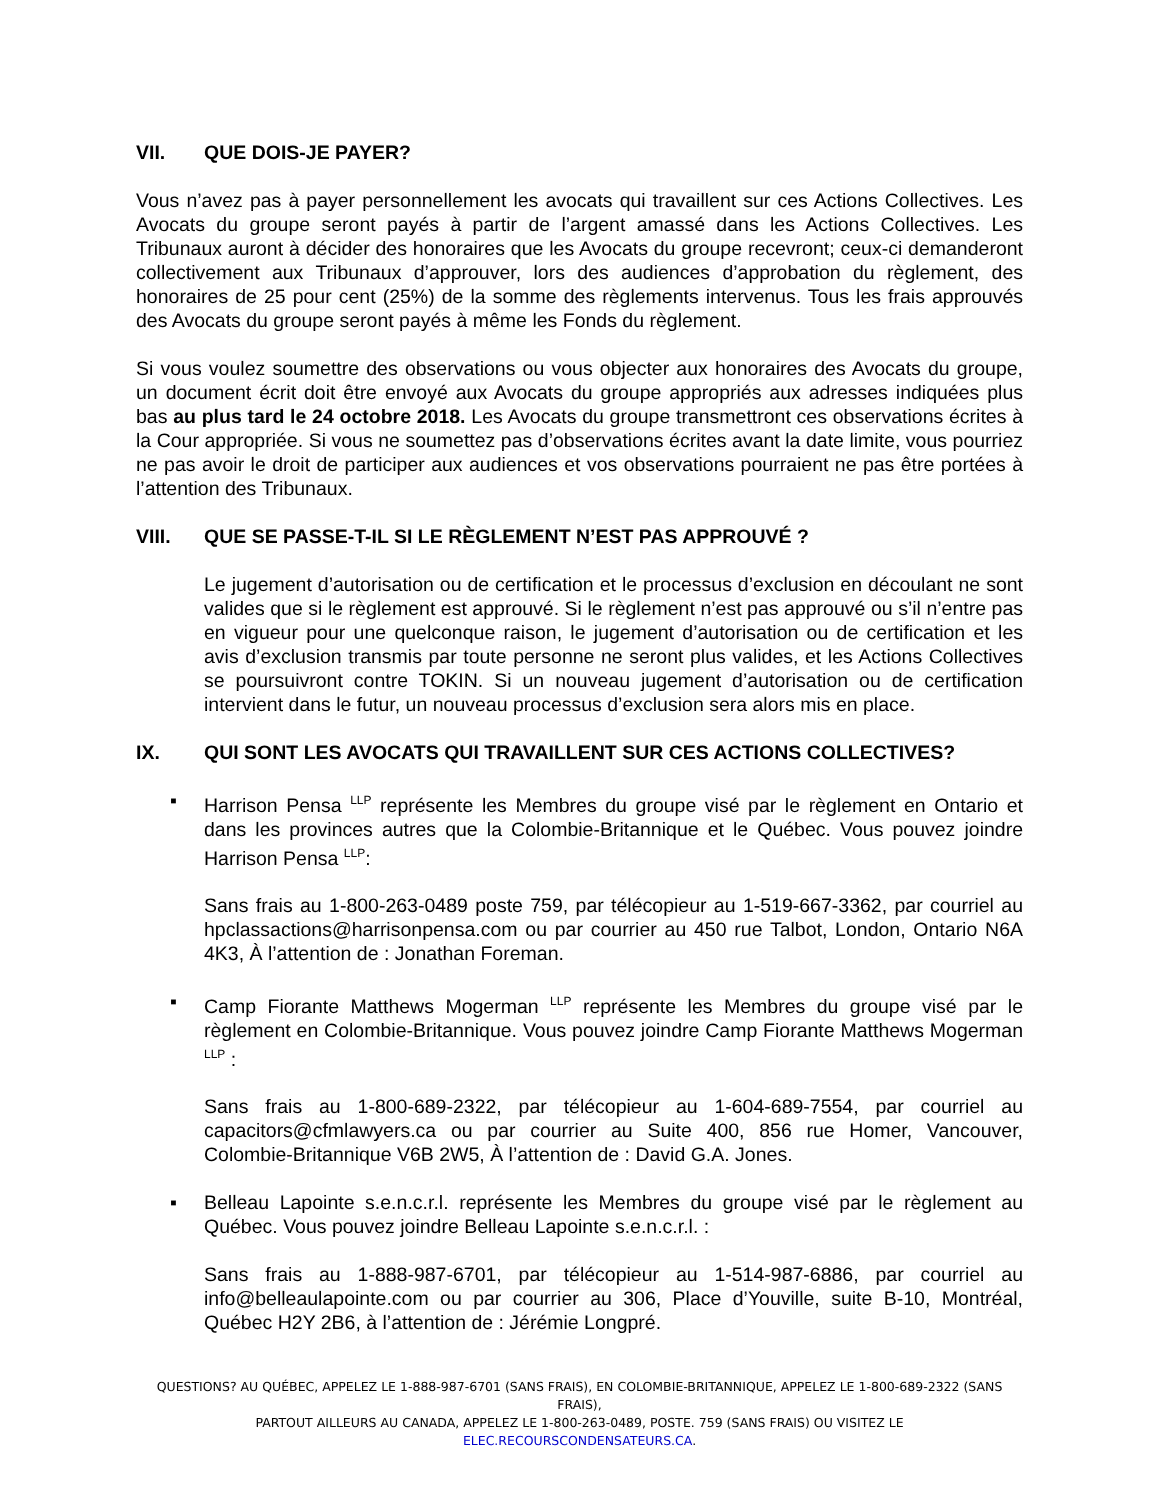VII. QUE DOIS-JE PAYER?
Vous n’avez pas à payer personnellement les avocats qui travaillent sur ces Actions Collectives. Les Avocats du groupe seront payés à partir de l’argent amassé dans les Actions Collectives. Les Tribunaux auront à décider des honoraires que les Avocats du groupe recevront; ceux-ci demanderont collectivement aux Tribunaux d’approuver, lors des audiences d’approbation du règlement, des honoraires de 25 pour cent (25%) de la somme des règlements intervenus. Tous les frais approuvés des Avocats du groupe seront payés à même les Fonds du règlement.
Si vous voulez soumettre des observations ou vous objecter aux honoraires des Avocats du groupe, un document écrit doit être envoyé aux Avocats du groupe appropriés aux adresses indiquées plus bas au plus tard le 24 octobre 2018. Les Avocats du groupe transmettront ces observations écrites à la Cour appropriée. Si vous ne soumettez pas d’observations écrites avant la date limite, vous pourriez ne pas avoir le droit de participer aux audiences et vos observations pourraient ne pas être portées à l’attention des Tribunaux.
VIII. QUE SE PASSE-T-IL SI LE RÈGLEMENT N’EST PAS APPROUVÉ ?
Le jugement d’autorisation ou de certification et le processus d’exclusion en découlant ne sont valides que si le règlement est approuvé. Si le règlement n’est pas approuvé ou s’il n’entre pas en vigueur pour une quelconque raison, le jugement d’autorisation ou de certification et les avis d’exclusion transmis par toute personne ne seront plus valides, et les Actions Collectives se poursuivront contre TOKIN. Si un nouveau jugement d’autorisation ou de certification intervient dans le futur, un nouveau processus d’exclusion sera alors mis en place.
IX. QUI SONT LES AVOCATS QUI TRAVAILLENT SUR CES ACTIONS COLLECTIVES?
▪ Harrison Pensa <sup>LLP</sup> représente les Membres du groupe visé par le règlement en Ontario et dans les provinces autres que la Colombie-Britannique et le Québec. Vous pouvez joindre Harrison Pensa <sup>LLP</sup>:
Sans frais au 1-800-263-0489 poste 759, par télécopieur au 1-519-667-3362, par courriel au hpclassactions@harrisonpensa.com ou par courrier au 450 rue Talbot, London, Ontario N6A 4K3, À l’attention de : Jonathan Foreman.
▪ Camp Fiorante Matthews Mogerman <sup>LLP</sup> représente les Membres du groupe visé par le règlement en Colombie-Britannique. Vous pouvez joindre Camp Fiorante Matthews Mogerman <sup>LLP</sup> :
Sans frais au 1-800-689-2322, par télécopieur au 1-604-689-7554, par courriel au capacitors@cfmlawyers.ca ou par courrier au Suite 400, 856 rue Homer, Vancouver, Colombie-Britannique V6B 2W5, À l’attention de : David G.A. Jones.
▪ Belleau Lapointe s.e.n.c.r.l. représente les Membres du groupe visé par le règlement au Québec. Vous pouvez joindre Belleau Lapointe s.e.n.c.r.l. :
Sans frais au 1-888-987-6701, par télécopieur au 1-514-987-6886, par courriel au info@belleaulapointe.com ou par courrier au 306, Place d’Youville, suite B-10, Montréal, Québec H2Y 2B6, à l’attention de : Jérémie Longpré.
QUESTIONS? AU QUÉBEC, APPELEZ LE 1-888-987-6701 (SANS FRAIS), EN COLOMBIE-BRITANNIQUE, APPELEZ LE 1-800-689-2322 (SANS FRAIS),
PARTOUT AILLEURS AU CANADA, APPELEZ LE 1-800-263-0489, POSTE. 759 (SANS FRAIS) OU VISITEZ LE
ELEC.RECOURSCONDENSATEURS.CA.